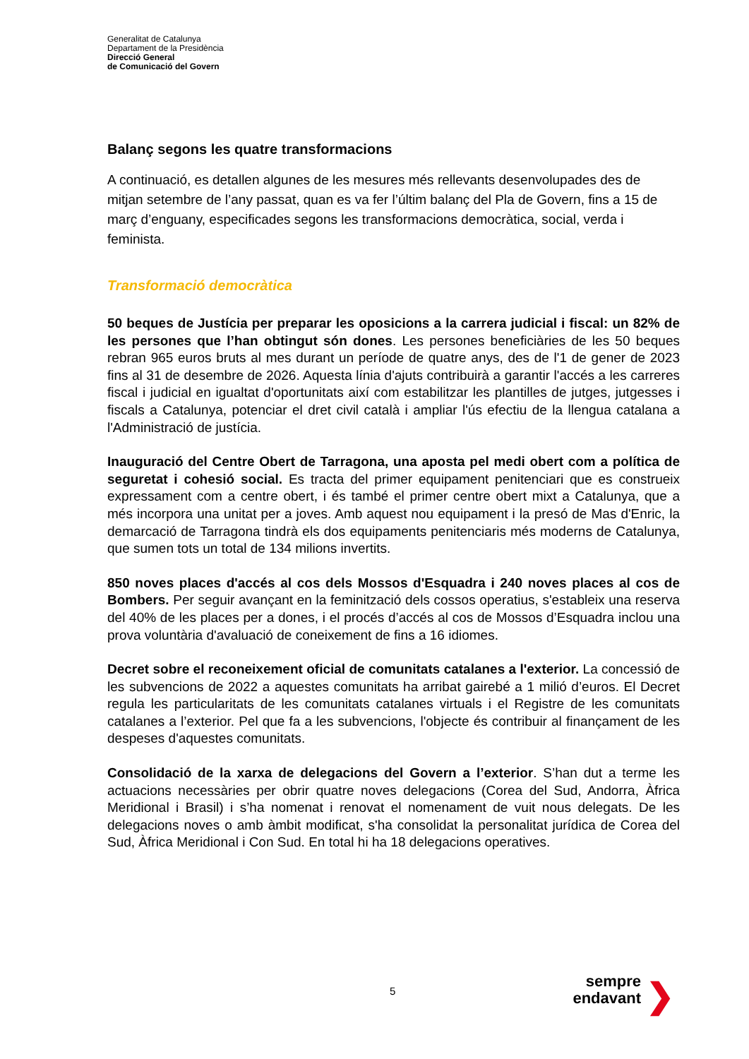Generalitat de Catalunya
Departament de la Presidència
Direcció General
de Comunicació del Govern
Balanç segons les quatre transformacions
A continuació, es detallen algunes de les mesures més rellevants desenvolupades des de mitjan setembre de l’any passat, quan es va fer l’últim balanç del Pla de Govern, fins a 15 de març d’enguany, especificades segons les transformacions democràtica, social, verda i feminista.
Transformació democràtica
50 beques de Justícia per preparar les oposicions a la carrera judicial i fiscal: un 82% de les persones que l’han obtingut són dones. Les persones beneficiàries de les 50 beques rebran 965 euros bruts al mes durant un període de quatre anys, des de l'1 de gener de 2023 fins al 31 de desembre de 2026. Aquesta línia d'ajuts contribuirà a garantir l'accés a les carreres fiscal i judicial en igualtat d'oportunitats així com estabilitzar les plantilles de jutges, jutgesses i fiscals a Catalunya, potenciar el dret civil català i ampliar l'ús efectiu de la llengua catalana a l'Administració de justícia.
Inauguració del Centre Obert de Tarragona, una aposta pel medi obert com a política de seguretat i cohesió social. Es tracta del primer equipament penitenciari que es construeix expressament com a centre obert, i és també el primer centre obert mixt a Catalunya, que a més incorpora una unitat per a joves. Amb aquest nou equipament i la presó de Mas d'Enric, la demarcació de Tarragona tindrà els dos equipaments penitenciaris més moderns de Catalunya, que sumen tots un total de 134 milions invertits.
850 noves places d'accés al cos dels Mossos d'Esquadra i 240 noves places al cos de Bombers. Per seguir avançant en la feminització dels cossos operatius, s'estableix una reserva del 40% de les places per a dones, i el procés d’accés al cos de Mossos d’Esquadra inclou una prova voluntària d'avaluació de coneixement de fins a 16 idiomes.
Decret sobre el reconeixement oficial de comunitats catalanes a l'exterior. La concessió de les subvencions de 2022 a aquestes comunitats ha arribat gairebé a 1 milió d’euros. El Decret regula les particularitats de les comunitats catalanes virtuals i el Registre de les comunitats catalanes a l’exterior. Pel que fa a les subvencions, l'objecte és contribuir al finançament de les despeses d'aquestes comunitats.
Consolidació de la xarxa de delegacions del Govern a l’exterior. S’han dut a terme les actuacions necessàries per obrir quatre noves delegacions (Corea del Sud, Andorra, Àfrica Meridional i Brasil) i s’ha nomenat i renovat el nomenament de vuit nous delegats. De les delegacions noves o amb àmbit modificat, s'ha consolidat la personalitat jurídica de Corea del Sud, Àfrica Meridional i Con Sud. En total hi ha 18 delegacions operatives.
5
sempre
endavant
❯